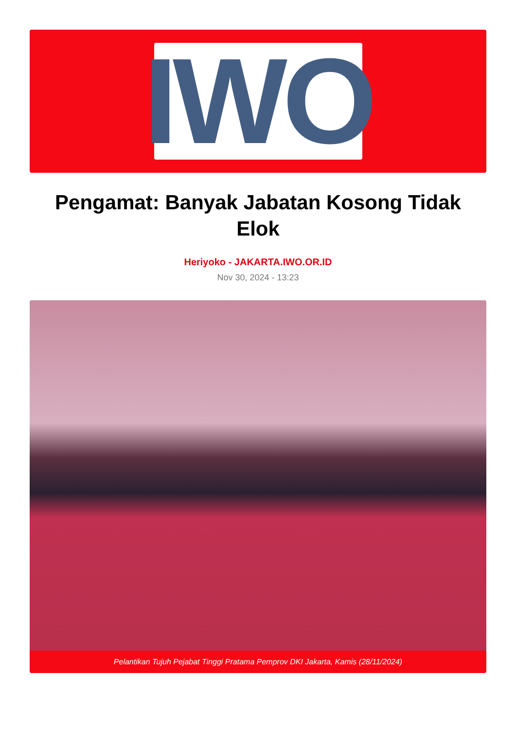IWO
Pengamat: Banyak Jabatan Kosong Tidak Elok
Heriyoko - JAKARTA.IWO.OR.ID
Nov 30, 2024 - 13:23
Pelantikan Tujuh Pejabat Tinggi Pratama Pemprov DKI Jakarta, Kamis (28/11/2024)